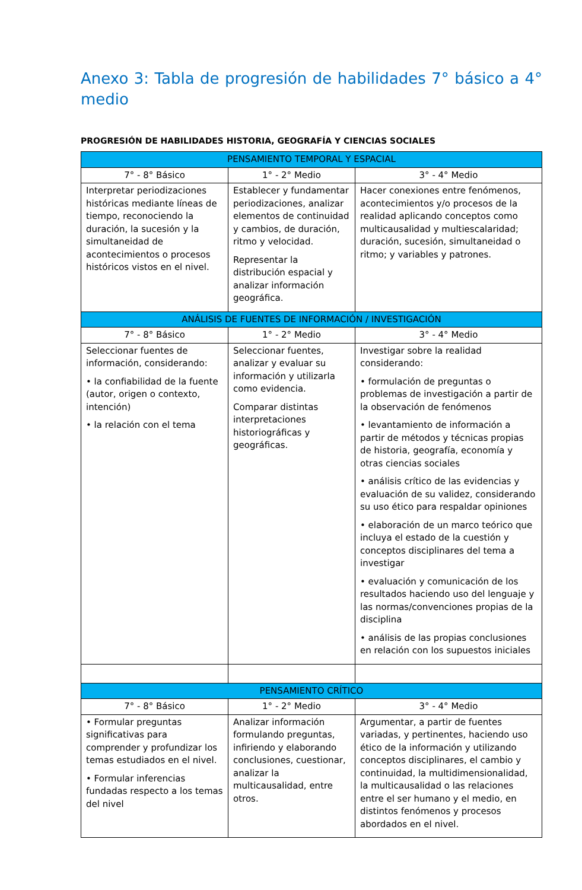Anexo 3: Tabla de progresión de habilidades 7° básico a 4° medio
PROGRESIÓN DE HABILIDADES HISTORIA, GEOGRAFÍA Y CIENCIAS SOCIALES
| PENSAMIENTO TEMPORAL Y ESPACIAL | | |
| --- | --- | --- |
| 7° - 8° Básico | 1° - 2° Medio | 3° - 4° Medio |
| Interpretar periodizaciones históricas mediante líneas de tiempo, reconociendo la duración, la sucesión y la simultaneidad de acontecimientos o procesos históricos vistos en el nivel. | Establecer y fundamentar periodizaciones, analizar elementos de continuidad y cambios, de duración, ritmo y velocidad. Representar la distribución espacial y analizar información geográfica. | Hacer conexiones entre fenómenos, acontecimientos y/o procesos de la realidad aplicando conceptos como multicausalidad y multiescalaridad; duración, sucesión, simultaneidad o ritmo; y variables y patrones. |
| ANÁLISIS DE FUENTES DE INFORMACIÓN / INVESTIGACIÓN | | |
| 7° - 8° Básico | 1° - 2° Medio | 3° - 4° Medio |
| Seleccionar fuentes de información, considerando: • la confiabilidad de la fuente (autor, origen o contexto, intención) • la relación con el tema | Seleccionar fuentes, analizar y evaluar su información y utilizarla como evidencia. Comparar distintas interpretaciones historiográficas y geográficas. | Investigar sobre la realidad considerando: • formulación de preguntas o problemas de investigación a partir de la observación de fenómenos • levantamiento de información a partir de métodos y técnicas propias de historia, geografía, economía y otras ciencias sociales • análisis crítico de las evidencias y evaluación de su validez, considerando su uso ético para respaldar opiniones • elaboración de un marco teórico que incluya el estado de la cuestión y conceptos disciplinares del tema a investigar • evaluación y comunicación de los resultados haciendo uso del lenguaje y las normas/convenciones propias de la disciplina • análisis de las propias conclusiones en relación con los supuestos iniciales |
| PENSAMIENTO CRÍTICO | | |
| 7° - 8° Básico | 1° - 2° Medio | 3° - 4° Medio |
| • Formular preguntas significativas para comprender y profundizar los temas estudiados en el nivel. • Formular inferencias fundadas respecto a los temas del nivel | Analizar información formulando preguntas, infiriendo y elaborando conclusiones, cuestionar, analizar la multicausalidad, entre otros. | Argumentar, a partir de fuentes variadas, y pertinentes, haciendo uso ético de la información y utilizando conceptos disciplinares, el cambio y continuidad, la multidimensionalidad, la multicausalidad o las relaciones entre el ser humano y el medio, en distintos fenómenos y procesos abordados en el nivel. |